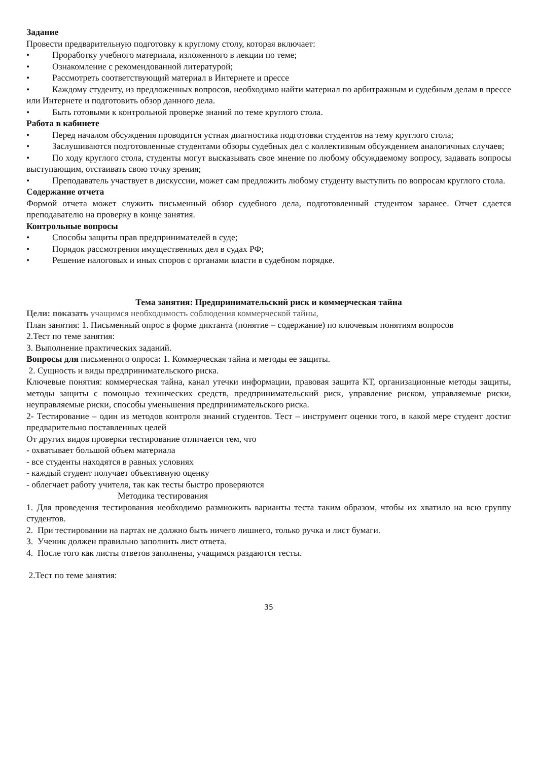Задание
Провести предварительную подготовку к круглому столу, которая включает:
• Проработку учебного материала, изложенного в лекции по теме;
• Ознакомление с рекомендованной литературой;
• Рассмотреть соответствующий материал в Интернете и прессе
• Каждому студенту, из предложенных вопросов, необходимо найти материал по арбитражным и судебным делам в прессе или Интернете и подготовить обзор данного дела.
• Быть готовыми к контрольной проверке знаний по теме круглого стола.
Работа в кабинете
• Перед началом обсуждения проводится устная диагностика подготовки студентов на тему круглого стола;
• Заслушиваются подготовленные студентами обзоры судебных дел с коллективным обсуждением аналогичных случаев;
• По ходу круглого стола, студенты могут высказывать свое мнение по любому обсуждаемому вопросу, задавать вопросы выступающим, отстаивать свою точку зрения;
• Преподаватель участвует в дискуссии, может сам предложить любому студенту выступить по вопросам круглого стола.
Содержание отчета
Формой отчета может служить письменный обзор судебного дела, подготовленный студентом заранее. Отчет сдается преподавателю на проверку в конце занятия.
Контрольные вопросы
• Способы защиты прав предпринимателей в суде;
• Порядок рассмотрения имущественных дел в судах РФ;
• Решение налоговых и иных споров с органами власти в судебном порядке.
Тема занятия: Предпринимательский риск и коммерческая тайна
Цели: показать учащимся необходимость соблюдения коммерческой тайны,
План занятия: 1. Письменный опрос в форме диктанта (понятие – содержание) по ключевым понятиям вопросов
2.Тест по теме занятия:
3. Выполнение практических заданий.
Вопросы для письменного опроса: 1. Коммерческая тайна и методы ее защиты.
2. Сущность и виды предпринимательского риска.
Ключевые понятия: коммерческая тайна, канал утечки информации, правовая защита КТ, организационные методы защиты, методы защиты с помощью технических средств, предпринимательский риск, управление риском, управляемые риски, неуправляемые риски, способы уменьшения предпринимательского риска.
2- Тестирование – один из методов контроля знаний студентов. Тест – инструмент оценки того, в какой мере студент достиг предварительно поставленных целей
От других видов проверки тестирование отличается тем, что
- охватывает большой объем материала
- все студенты находятся в равных условиях
- каждый студент получает объективную оценку
- облегчает работу учителя, так как тесты быстро проверяются
Методика тестирования
1. Для проведения тестирования необходимо размножить варианты теста таким образом, чтобы их хватило на всю группу студентов.
2. При тестировании на партах не должно быть ничего лишнего, только ручка и лист бумаги.
3. Ученик должен правильно заполнить лист ответа.
4. После того как листы ответов заполнены, учащимся раздаются тесты.
2.Тест по теме занятия:
35